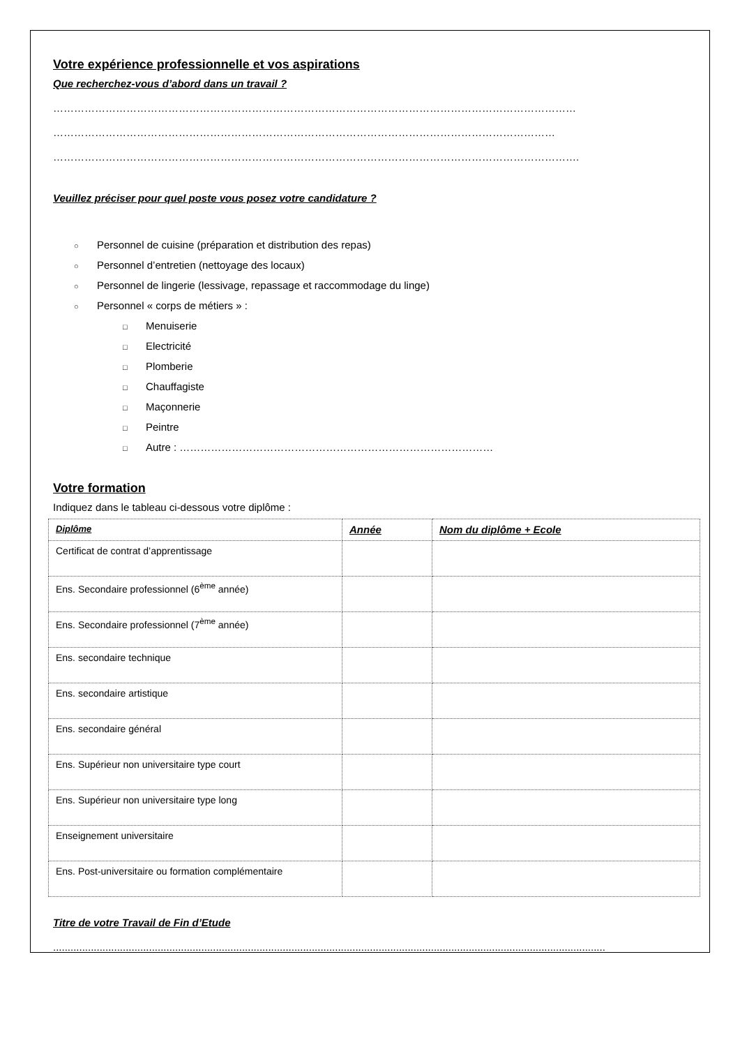Votre expérience professionnelle et vos aspirations
Que recherchez-vous d’abord dans un travail ?
……………………………………………………………………………………………………………………………………
………………………………………………………………………………………………………………………………
…………………………………………………………………………………………………………………………………….
Veuillez préciser pour quel poste vous posez votre candidature ?
○ Personnel de cuisine (préparation et distribution des repas)
○ Personnel d’entretien (nettoyage des locaux)
○ Personnel de lingerie (lessivage, repassage et raccommodage du linge)
○ Personnel « corps de métiers » :
□ Menuiserie
□ Electricité
□ Plomberie
□ Chauffagiste
□ Maçonnerie
□ Peintre
□ Autre : ………………………………………………………………………………
Votre formation
Indiquez dans le tableau ci-dessous votre diplôme :
| Diplôme | Année | Nom du diplôme + Ecole |
| --- | --- | --- |
| Certificat de contrat d’apprentissage | | |
| Ens. Secondaire professionnel (6<sup>ème</sup> année) | | |
| Ens. Secondaire professionnel (7<sup>ème</sup> année) | | |
| Ens. secondaire technique | | |
| Ens. secondaire artistique | | |
| Ens. secondaire général | | |
| Ens. Supérieur non universitaire type court | | |
| Ens. Supérieur non universitaire type long | | |
| Enseignement universitaire | | |
| Ens. Post-universitaire ou formation complémentaire | | |
Titre de votre Travail de Fin d’Etude
..............................................................................................................................................................................................